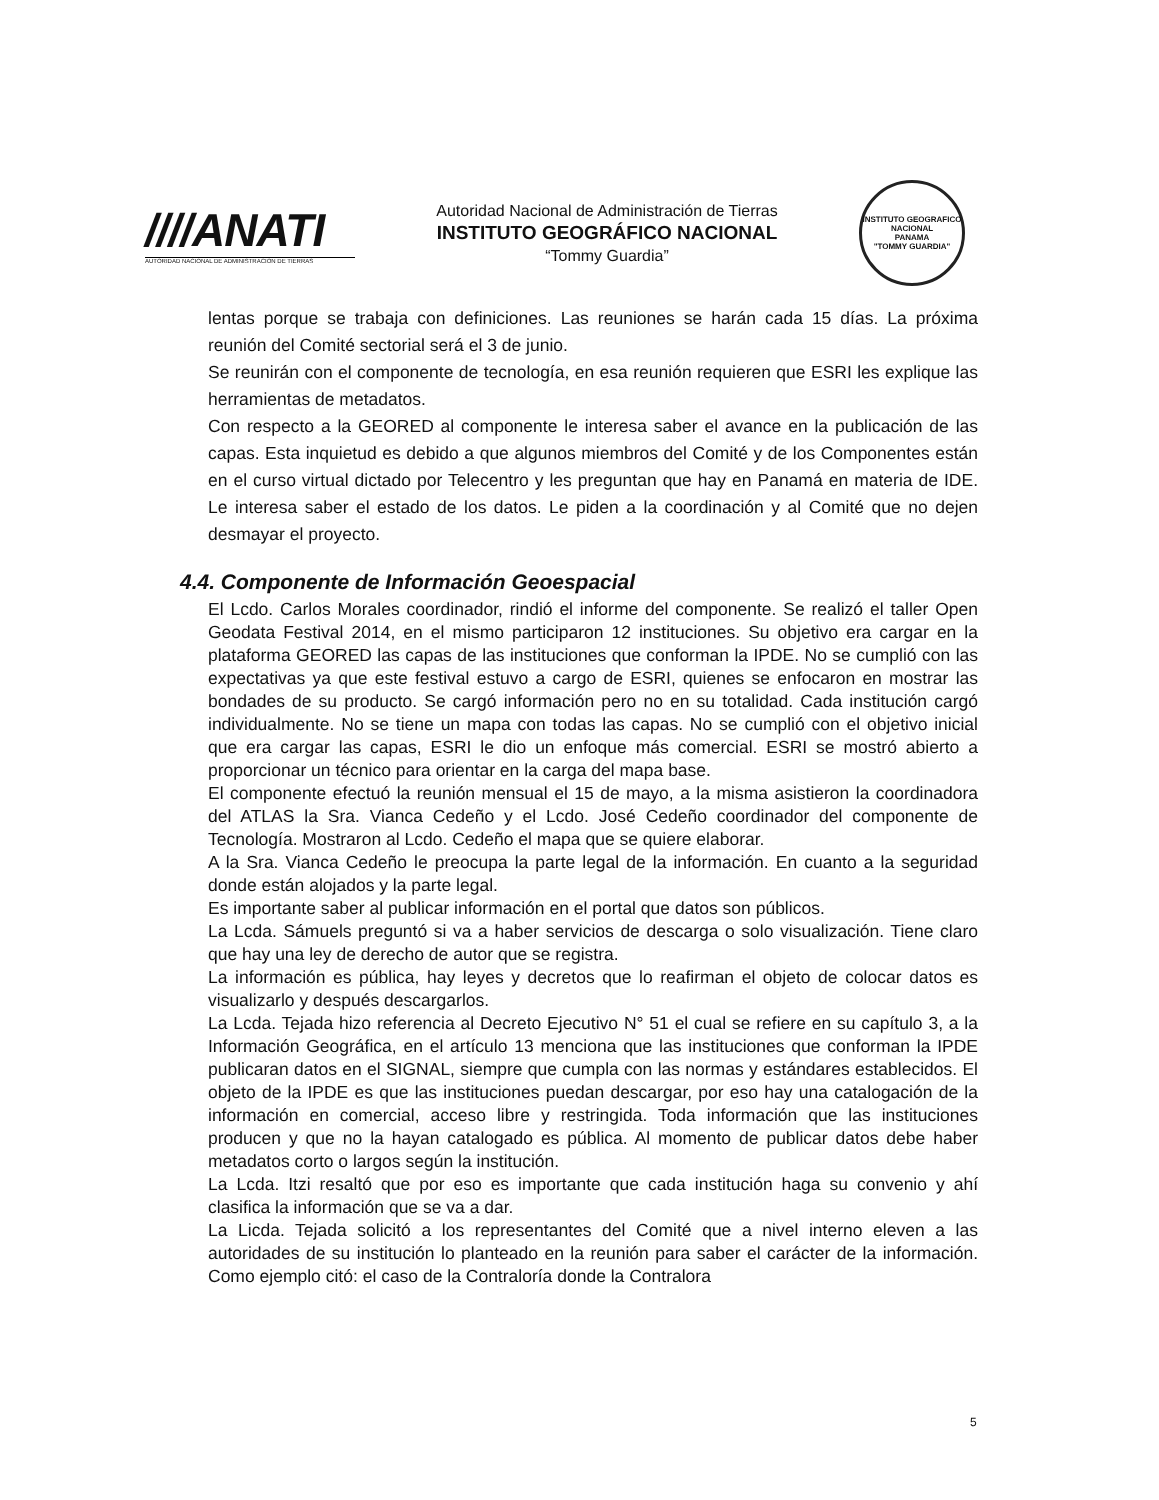////ANATI
AUTORIDAD NACIONAL DE ADMINISTRACION DE TIERRAS
Autoridad Nacional de Administración de Tierras
INSTITUTO GEOGRÁFICO NACIONAL
“Tommy Guardia”
INSTITUTO GEOGRAFICO NACIONAL
PANAMA
"TOMMY GUARDIA"
lentas porque se trabaja con definiciones. Las reuniones se harán cada 15 días. La próxima reunión del Comité sectorial será el 3 de junio.
Se reunirán con el componente de tecnología, en esa reunión requieren que ESRI les explique las herramientas de metadatos.
Con respecto a la GEORED al componente le interesa saber el avance en la publicación de las capas. Esta inquietud es debido a que algunos miembros del Comité y de los Componentes están en el curso virtual dictado por Telecentro y les preguntan que hay en Panamá en materia de IDE. Le interesa saber el estado de los datos. Le piden a la coordinación y al Comité que no dejen desmayar el proyecto.
4.4. Componente de Información Geoespacial
El Lcdo. Carlos Morales coordinador, rindió el informe del componente. Se realizó el taller Open Geodata Festival 2014, en el mismo participaron 12 instituciones. Su objetivo era cargar en la plataforma GEORED las capas de las instituciones que conforman la IPDE. No se cumplió con las expectativas ya que este festival estuvo a cargo de ESRI, quienes se enfocaron en mostrar las bondades de su producto. Se cargó información pero no en su totalidad. Cada institución cargó individualmente. No se tiene un mapa con todas las capas. No se cumplió con el objetivo inicial que era cargar las capas, ESRI le dio un enfoque más comercial. ESRI se mostró abierto a proporcionar un técnico para orientar en la carga del mapa base.
El componente efectuó la reunión mensual el 15 de mayo, a la misma asistieron la coordinadora del ATLAS la Sra. Vianca Cedeño y el Lcdo. José Cedeño coordinador del componente de Tecnología. Mostraron al Lcdo. Cedeño el mapa que se quiere elaborar.
A la Sra. Vianca Cedeño le preocupa la parte legal de la información. En cuanto a la seguridad donde están alojados y la parte legal.
Es importante saber al publicar información en el portal que datos son públicos.
La Lcda. Sámuels preguntó si va a haber servicios de descarga o solo visualización. Tiene claro que hay una ley de derecho de autor que se registra.
La información es pública, hay leyes y decretos que lo reafirman el objeto de colocar datos es visualizarlo y después descargarlos.
La Lcda. Tejada hizo referencia al Decreto Ejecutivo N° 51 el cual se refiere en su capítulo 3, a la Información Geográfica, en el artículo 13 menciona que las instituciones que conforman la IPDE publicaran datos en el SIGNAL, siempre que cumpla con las normas y estándares establecidos. El objeto de la IPDE es que las instituciones puedan descargar, por eso hay una catalogación de la información en comercial, acceso libre y restringida. Toda información que las instituciones producen y que no la hayan catalogado es pública. Al momento de publicar datos debe haber metadatos corto o largos según la institución.
La Lcda. Itzi resaltó que por eso es importante que cada institución haga su convenio y ahí clasifica la información que se va a dar.
La Licda. Tejada solicitó a los representantes del Comité que a nivel interno eleven a las autoridades de su institución lo planteado en la reunión para saber el carácter de la información. Como ejemplo citó: el caso de la Contraloría donde la Contralora
5